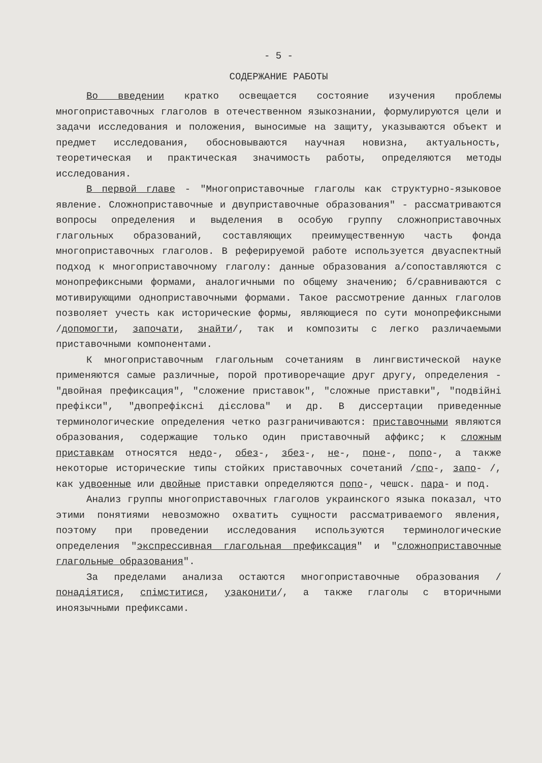- 5 -
СОДЕРЖАНИЕ РАБОТЫ
Во введении кратко освещается состояние изучения проблемы многоприставочных глаголов в отечественном языкознании, формулируются цели и задачи исследования и положения, выносимые на защиту, указываются объект и предмет исследования, обосновываются научная новизна, актуальность, теоретическая и практическая значимость работы, определяются методы исследования.
В первой главе - "Многоприставочные глаголы как структурно-языковое явление. Сложноприставочные и двуприставочные образования" - рассматриваются вопросы определения и выделения в особую группу сложноприставочных глагольных образований, составляющих преимущественную часть фонда многоприставочных глаголов. В реферируемой работе используется двуаспектный подход к многоприставочному глаголу: данные образования а/сопоставляются с монопрефиксными формами, аналогичными по общему значению; б/сравниваются с мотивирующими одноприставочными формами. Такое рассмотрение данных глаголов позволяет учесть как исторические формы, являющиеся по сути монопрефиксными /допомогти, започати, знайти/, так и композиты с легко различаемыми приставочными компонентами.
К многоприставочным глагольным сочетаниям в лингвистической науке применяются самые различные, порой противоречащие друг другу, определения - "двойная префиксация", "сложение приставок", "сложные приставки", "подвійні префікси", "двопрефіксні дієслова" и др. В диссертации приведенные терминологические определения четко разграничиваются: приставочными являются образования, содержащие только один приставочный аффикс; к сложным приставкам относятся недо-, обез-, збез-, не-, поне-, попо-, а также некоторые исторические типы стойких приставочных сочетаний /спо-, запо- /, как удвоенные или двойные приставки определяются попо-, чешск. napa- и под.
Анализ группы многоприставочных глаголов украинского языка показал, что этими понятиями невозможно охватить сущности рассматриваемого явления, поэтому при проведении исследования используются терминологические определения "экспрессивная глагольная префиксация" и "сложноприставочные глагольные образования".
За пределами анализа остаются многоприставочные образования /понадіятися, спімститися, узаконити/, а также глаголы с вторичными иноязычными префиксами.